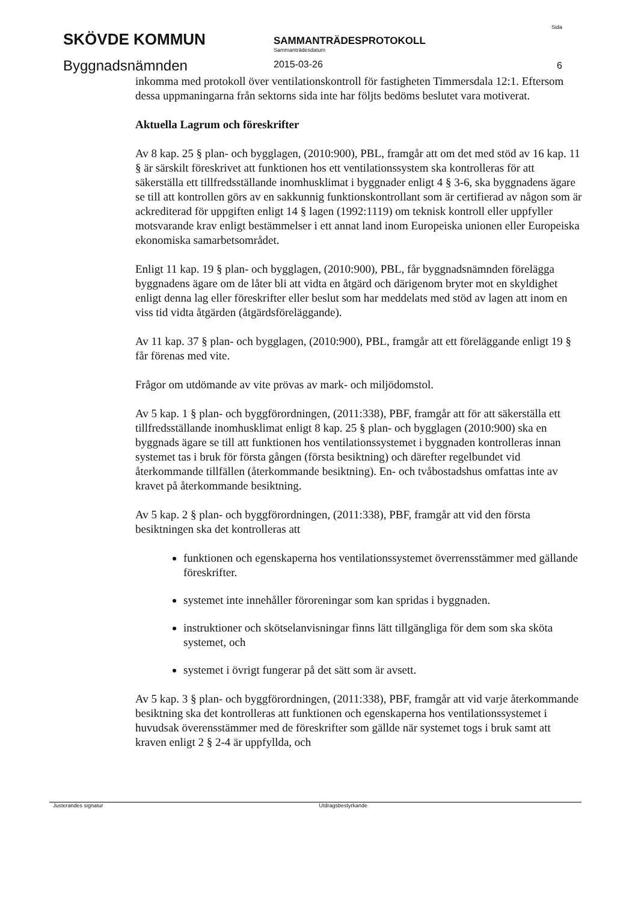SKÖVDE KOMMUN
Byggnadsnämnden
SAMMANTRÄDESPROTOKOLL
Sammanträdesdatum
2015-03-26
Sida
6
inkomma med protokoll över ventilationskontroll för fastigheten Timmersdala 12:1. Eftersom dessa uppmaningarna från sektorns sida inte har följts bedöms beslutet vara motiverat.
Aktuella Lagrum och föreskrifter
Av 8 kap. 25 § plan- och bygglagen, (2010:900), PBL, framgår att om det med stöd av 16 kap. 11 § är särskilt föreskrivet att funktionen hos ett ventilationssystem ska kontrolleras för att säkerställa ett tillfredsställande inomhusklimat i byggnader enligt 4 § 3-6, ska byggnadens ägare se till att kontrollen görs av en sakkunnig funktionskontrollant som är certifierad av någon som är ackrediterad för uppgiften enligt 14 § lagen (1992:1119) om teknisk kontroll eller uppfyller motsvarande krav enligt bestämmelser i ett annat land inom Europeiska unionen eller Europeiska ekonomiska samarbetsområdet.
Enligt 11 kap. 19 § plan- och bygglagen, (2010:900), PBL, får byggnadsnämnden förelägga byggnadens ägare om de låter bli att vidta en åtgärd och därigenom bryter mot en skyldighet enligt denna lag eller föreskrifter eller beslut som har meddelats med stöd av lagen att inom en viss tid vidta åtgärden (åtgärdsföreläggande).
Av 11 kap. 37 § plan- och bygglagen, (2010:900), PBL, framgår att ett föreläggande enligt 19 § får förenas med vite.
Frågor om utdömande av vite prövas av mark- och miljödomstol.
Av 5 kap. 1 § plan- och byggförordningen, (2011:338), PBF, framgår att för att säkerställa ett tillfredsställande inomhusklimat enligt 8 kap. 25 § plan- och bygglagen (2010:900) ska en byggnads ägare se till att funktionen hos ventilationssystemet i byggnaden kontrolleras innan systemet tas i bruk för första gången (första besiktning) och därefter regelbundet vid återkommande tillfällen (återkommande besiktning). En- och tvåbostadshus omfattas inte av kravet på återkommande besiktning.
Av 5 kap. 2 § plan- och byggförordningen, (2011:338), PBF, framgår att vid den första besiktningen ska det kontrolleras att
funktionen och egenskaperna hos ventilationssystemet överrensstämmer med gällande föreskrifter.
systemet inte innehåller föroreningar som kan spridas i byggnaden.
instruktioner och skötselanvisningar finns lätt tillgängliga för dem som ska sköta systemet, och
systemet i övrigt fungerar på det sätt som är avsett.
Av 5 kap. 3 § plan- och byggförordningen, (2011:338), PBF, framgår att vid varje återkommande besiktning ska det kontrolleras att funktionen och egenskaperna hos ventilationssystemet i huvudsak överensstämmer med de föreskrifter som gällde när systemet togs i bruk samt att kraven enligt 2 § 2-4 är uppfyllda, och
Justerandes signatur Utdragsbestyrkande